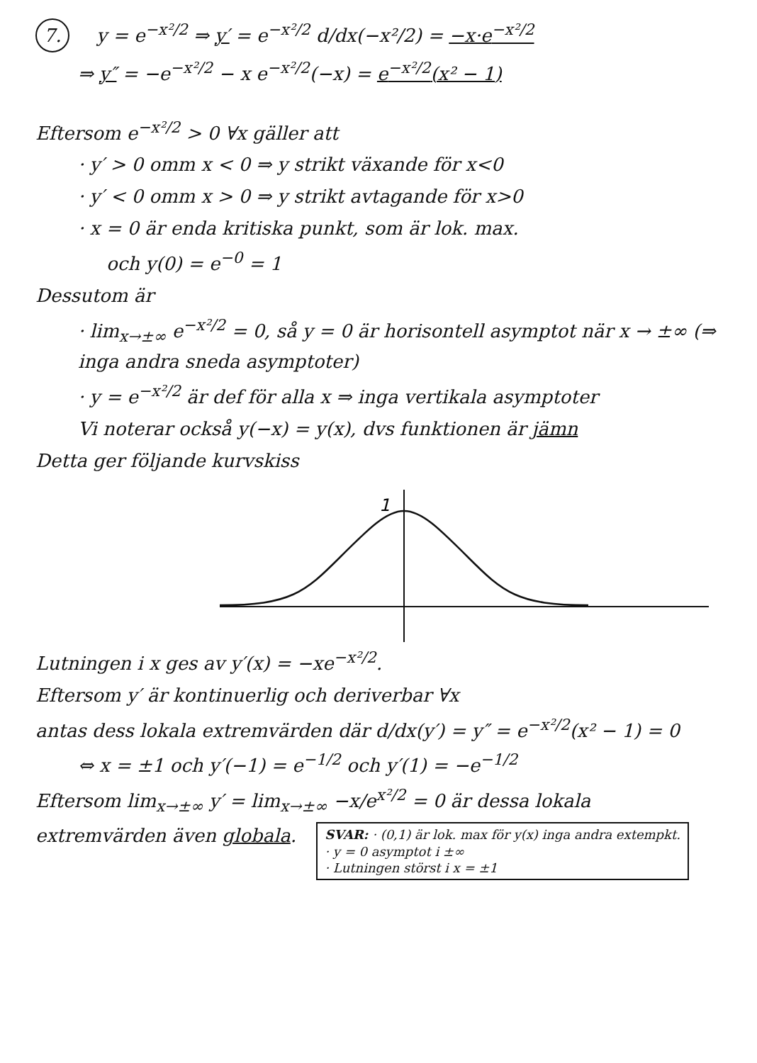7. y = e<sup>−x²/2</sup> ⇒ y′ = e<sup>−x²/2</sup> d/dx(−x²/2) = −x·e<sup>−x²/2</sup>
⇒ y″ = −e<sup>−x²/2</sup> − x e<sup>−x²/2</sup>(−x) = e<sup>−x²/2</sup>(x² − 1)
Eftersom e<sup>−x²/2</sup> > 0 ∀x gäller att
· y′ > 0 omm x < 0 ⇒ y strikt växande för x<0
· y′ < 0 omm x > 0 ⇒ y strikt avtagande för x>0
· x = 0 är enda kritiska punkt, som är lok. max.
och y(0) = e<sup>−0</sup> = 1
Dessutom är
· lim<sub>x→±∞</sub> e<sup>−x²/2</sup> = 0, så y = 0 är horisontell asymptot när x → ±∞ (⇒ inga andra sneda asymptoter)
· y = e<sup>−x²/2</sup> är def för alla x ⇒ inga vertikala asymptoter
Vi noterar också y(−x) = y(x), dvs funktionen är jämn
Detta ger följande kurvskiss
1
Lutningen i x ges av y′(x) = −xe<sup>−x²/2</sup>.
Eftersom y′ är kontinuerlig och deriverbar ∀x
antas dess lokala extremvärden där d/dx(y′) = y″ = e<sup>−x²/2</sup>(x² − 1) = 0
⇔ x = ±1 och y′(−1) = e<sup>−1/2</sup> och y′(1) = −e<sup>−1/2</sup>
Eftersom lim<sub>x→±∞</sub> y′ = lim<sub>x→±∞</sub> −x/e<sup>x²/2</sup> = 0 är dessa lokala
extremvärden även globala. SVAR: · (0,1) är lok. max för y(x) inga andra extempkt.
· y = 0 asymptot i ±∞
· Lutningen störst i x = ±1